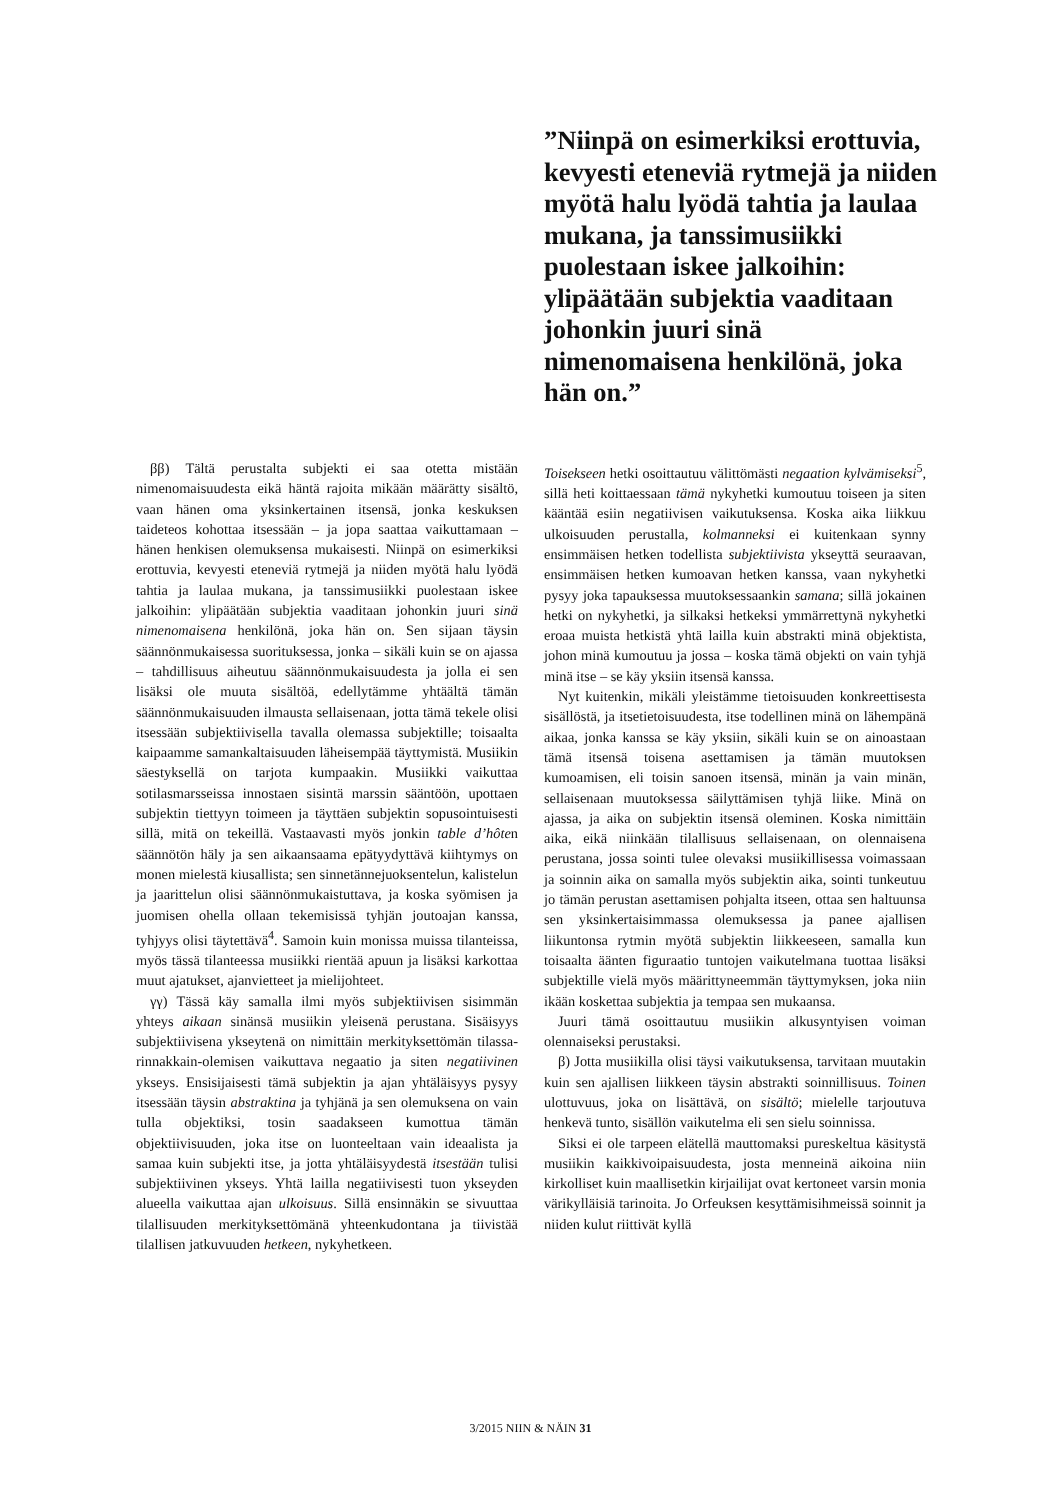”Niinpä on esimerkiksi erottuvia, kevyesti eteneviä rytmejä ja niiden myötä halu lyödä tahtia ja laulaa mukana, ja tanssimusiikki puolestaan iskee jalkoihin: ylipäätään subjektia vaaditaan johonkin juuri sinä nimenomaisena henkilönä, joka hän on.”
ββ) Tältä perustalta subjekti ei saa otetta mistään nimenomaisuudesta eikä häntä rajoita mikään määrätty sisältö, vaan hänen oma yksinkertainen itsensä, jonka keskuksen taideteos kohottaa itsessään – ja jopa saattaa vaikuttamaan – hänen henkisen olemuksensa mukaisesti. Niinpä on esimerkiksi erottuvia, kevyesti eteneviä rytmejä ja niiden myötä halu lyödä tahtia ja laulaa mukana, ja tanssimusiikki puolestaan iskee jalkoihin: ylipäätään subjektia vaaditaan johonkin juuri sinä nimenomaisena henkilönä, joka hän on. Sen sijaan täysin säännönmukaisessa suorituksessa, jonka – sikäli kuin se on ajassa – tahdillisuus aiheutuu säännönmukaisuudesta ja jolla ei sen lisäksi ole muuta sisältöä, edellytämme yhtäältä tämän säännönmukaisuuden ilmausta sellaisenaan, jotta tämä tekele olisi itsessään subjektiivisella tavalla olemassa subjektille; toisaalta kaipaamme samankaltaisuuden läheisempää täyttymistä. Musiikin säestyksellä on tarjota kumpaakin. Musiikki vaikuttaa sotilasmarsseissa innostaen sisintä marssin sääntöön, upottaen subjektin tiettyyn toimeen ja täyttäen subjektin sopusointuisesti sillä, mitä on tekeillä. Vastaavasti myös jonkin table d’hôten säännötön häly ja sen aikaansaama epätyydyttävä kiihtymys on monen mielestä kiusallista; sen sinnetännejuoksentelun, kalistelun ja jaarittelun olisi säännönmukaistuttava, ja koska syömisen ja juomisen ohella ollaan tekemisissä tyhjän joutoajan kanssa, tyhjyys olisi täytettävä<sup>4</sup>. Samoin kuin monissa muissa tilanteissa, myös tässä tilanteessa musiikki rientää apuun ja lisäksi karkottaa muut ajatukset, ajanvietteet ja mielijohteet.
γγ) Tässä käy samalla ilmi myös subjektiivisen sisimmän yhteys aikaan sinänsä musiikin yleisenä perustana. Sisäisyys subjektiivisena ykseytenä on nimittäin merkityksettömän tilassa-rinnakkain-olemisen vaikuttava negaatio ja siten negatiivinen ykseys. Ensisijaisesti tämä subjektin ja ajan yhtäläisyys pysyy itsessään täysin abstraktina ja tyhjänä ja sen olemuksena on vain tulla objektiksi, tosin saadakseen kumottua tämän objektiivisuuden, joka itse on luonteeltaan vain ideaalista ja samaa kuin subjekti itse, ja jotta yhtäläisyydestä itsestään tulisi subjektiivinen ykseys. Yhtä lailla negatiivisesti tuon ykseyden alueella vaikuttaa ajan ulkoisuus. Sillä ensinnäkin se sivuuttaa tilallisuuden merkityksettömänä yhteenkudontana ja tiivistää tilallisen jatkuvuuden hetkeen, nykyhetkeen.
Toisekseen hetki osoittautuu välittömästi negaation kylvämiseksi<sup>5</sup>, sillä heti koittaessaan tämä nykyhetki kumoutuu toiseen ja siten kääntää esiin negatiivisen vaikutuksensa. Koska aika liikkuu ulkoisuuden perustalla, kolmanneksi ei kuitenkaan synny ensimmäisen hetken todellista subjektiivista ykseyttä seuraavan, ensimmäisen hetken kumoavan hetken kanssa, vaan nykyhetki pysyy joka tapauksessa muutoksessaankin samana; sillä jokainen hetki on nykyhetki, ja silkaksi hetkeksi ymmärrettynä nykyhetki eroaa muista hetkistä yhtä lailla kuin abstrakti minä objektista, johon minä kumoutuu ja jossa – koska tämä objekti on vain tyhjä minä itse – se käy yksiin itsensä kanssa.
Nyt kuitenkin, mikäli yleistämme tietoisuuden konkreettisesta sisällöstä, ja itsetietoisuudesta, itse todellinen minä on lähempänä aikaa, jonka kanssa se käy yksiin, sikäli kuin se on ainoastaan tämä itsensä toisena asettamisen ja tämän muutoksen kumoamisen, eli toisin sanoen itsensä, minän ja vain minän, sellaisenaan muutoksessa säilyttämisen tyhjä liike. Minä on ajassa, ja aika on subjektin itsensä oleminen. Koska nimittäin aika, eikä niinkään tilallisuus sellaisenaan, on olennaisena perustana, jossa sointi tulee olevaksi musiikillisessa voimassaan ja soinnin aika on samalla myös subjektin aika, sointi tunkeutuu jo tämän perustan asettamisen pohjalta itseen, ottaa sen haltuunsa sen yksinkertaisimmassa olemuksessa ja panee ajallisen liikuntonsa rytmin myötä subjektin liikkeeseen, samalla kun toisaalta äänten figuraatio tuntojen vaikutelmana tuottaa lisäksi subjektille vielä myös määrittyneemmän täyttymyksen, joka niin ikään koskettaa subjektia ja tempaa sen mukaansa.
Juuri tämä osoittautuu musiikin alkusyntyisen voiman olennaiseksi perustaksi.
β) Jotta musiikilla olisi täysi vaikutuksensa, tarvitaan muutakin kuin sen ajallisen liikkeen täysin abstrakti soinnillisuus. Toinen ulottuvuus, joka on lisättävä, on sisältö; mielelle tarjoutuva henkevä tunto, sisällön vaikutelma eli sen sielu soinnissa.
Siksi ei ole tarpeen elätellä mauttomaksi pureskeltua käsitystä musiikin kaikkivoipaisuudesta, josta menneinä aikoina niin kirkolliset kuin maallisetkin kirjailijat ovat kertoneet varsin monia värikylläisiä tarinoita. Jo Orfeuksen kesyttämisihmeissä soinnit ja niiden kulut riittivät kyllä
3/2015 NIIN & NÄIN 31